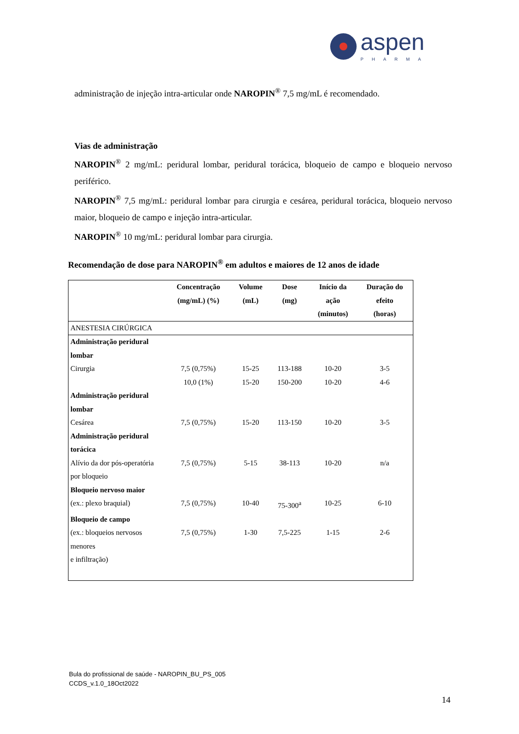aspen
PHARMA
administração de injeção intra-articular onde NAROPIN<sup>®</sup> 7,5 mg/mL é recomendado.
Vias de administração
NAROPIN<sup>®</sup> 2 mg/mL: peridural lombar, peridural torácica, bloqueio de campo e bloqueio nervoso periférico.
NAROPIN<sup>®</sup> 7,5 mg/mL: peridural lombar para cirurgia e cesárea, peridural torácica, bloqueio nervoso maior, bloqueio de campo e injeção intra-articular.
NAROPIN<sup>®</sup> 10 mg/mL: peridural lombar para cirurgia.
Recomendação de dose para NAROPIN<sup>®</sup> em adultos e maiores de 12 anos de idade
| | Concentração (mg/mL) (%) | Volume (mL) | Dose (mg) | Início da ação (minutos) | Duração do efeito (horas) |
| --- | --- | --- | --- | --- | --- |
| ANESTESIA CIRÚRGICA | | | | | |
| Administração peridural lombar Cirurgia | 7,5 (0,75%) 10,0 (1%) | 15-25 15-20 | 113-188 150-200 | 10-20 10-20 | 3-5 4-6 |
| Administração peridural lombar Cesárea | 7,5 (0,75%) | 15-20 | 113-150 | 10-20 | 3-5 |
| Administração peridural torácica Alívio da dor pós-operatória por bloqueio | 7,5 (0,75%) | 5-15 | 38-113 | 10-20 | n/a |
| Bloqueio nervoso maior (ex.: plexo braquial) | 7,5 (0,75%) | 10-40 | 75-300<sup>a</sup> | 10-25 | 6-10 |
| Bloqueio de campo (ex.: bloqueios nervosos menores e infiltração) | 7,5 (0,75%) | 1-30 | 7,5-225 | 1-15 | 2-6 |
Bula do profissional de saúde - NAROPIN_BU_PS_005
CCDS_v.1.0_18Oct2022
14